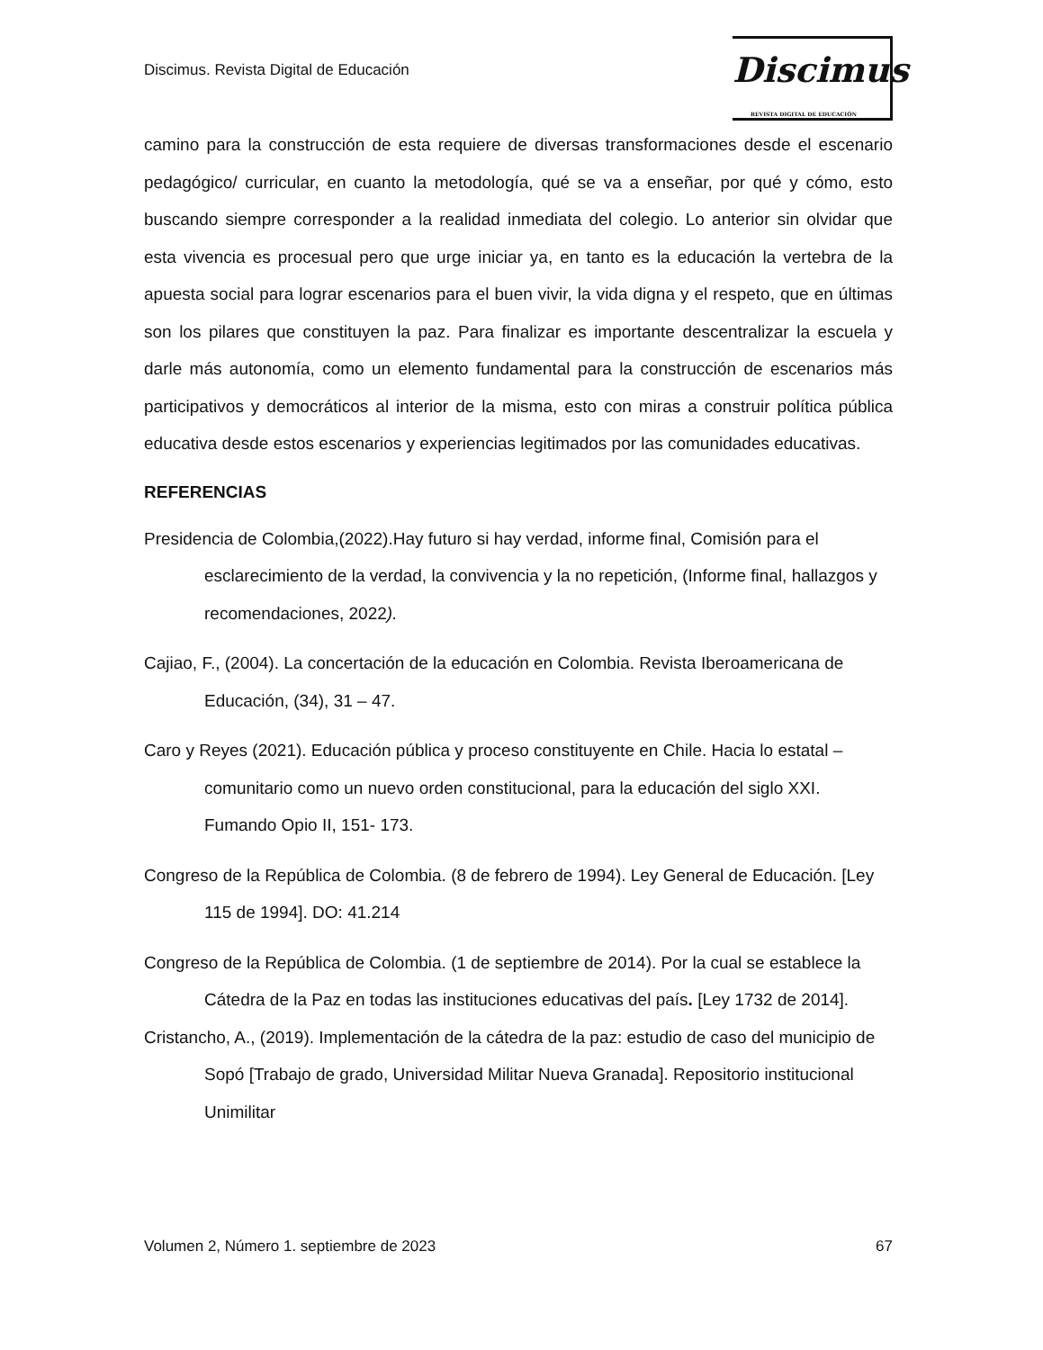Discimus. Revista Digital de Educación
Discimus
REVISTA DIGITAL DE EDUCACIÓN
camino para la construcción de esta requiere de diversas transformaciones desde el escenario pedagógico/ curricular, en cuanto la metodología, qué se va a enseñar, por qué y cómo, esto buscando siempre corresponder a la realidad inmediata del colegio. Lo anterior sin olvidar que esta vivencia es procesual pero que urge iniciar ya, en tanto es la educación la vertebra de la apuesta social para lograr escenarios para el buen vivir, la vida digna y el respeto, que en últimas son los pilares que constituyen la paz. Para finalizar es importante descentralizar la escuela y darle más autonomía, como un elemento fundamental para la construcción de escenarios más participativos y democráticos al interior de la misma, esto con miras a construir política pública educativa desde estos escenarios y experiencias legitimados por las comunidades educativas.
REFERENCIAS
Presidencia de Colombia,(2022).Hay futuro si hay verdad, informe final, Comisión para el esclarecimiento de la verdad, la convivencia y la no repetición, (Informe final, hallazgos y recomendaciones, 2022).
Cajiao, F., (2004). La concertación de la educación en Colombia. Revista Iberoamericana de Educación, (34), 31 – 47.
Caro y Reyes (2021). Educación pública y proceso constituyente en Chile. Hacia lo estatal – comunitario como un nuevo orden constitucional, para la educación del siglo XXI. Fumando Opio II, 151- 173.
Congreso de la República de Colombia. (8 de febrero de 1994). Ley General de Educación. [Ley 115 de 1994]. DO: 41.214
Congreso de la República de Colombia. (1 de septiembre de 2014). Por la cual se establece la Cátedra de la Paz en todas las instituciones educativas del país. [Ley 1732 de 2014].
Cristancho, A., (2019). Implementación de la cátedra de la paz: estudio de caso del municipio de Sopó [Trabajo de grado, Universidad Militar Nueva Granada]. Repositorio institucional Unimilitar
Volumen 2, Número 1. septiembre de 2023 67